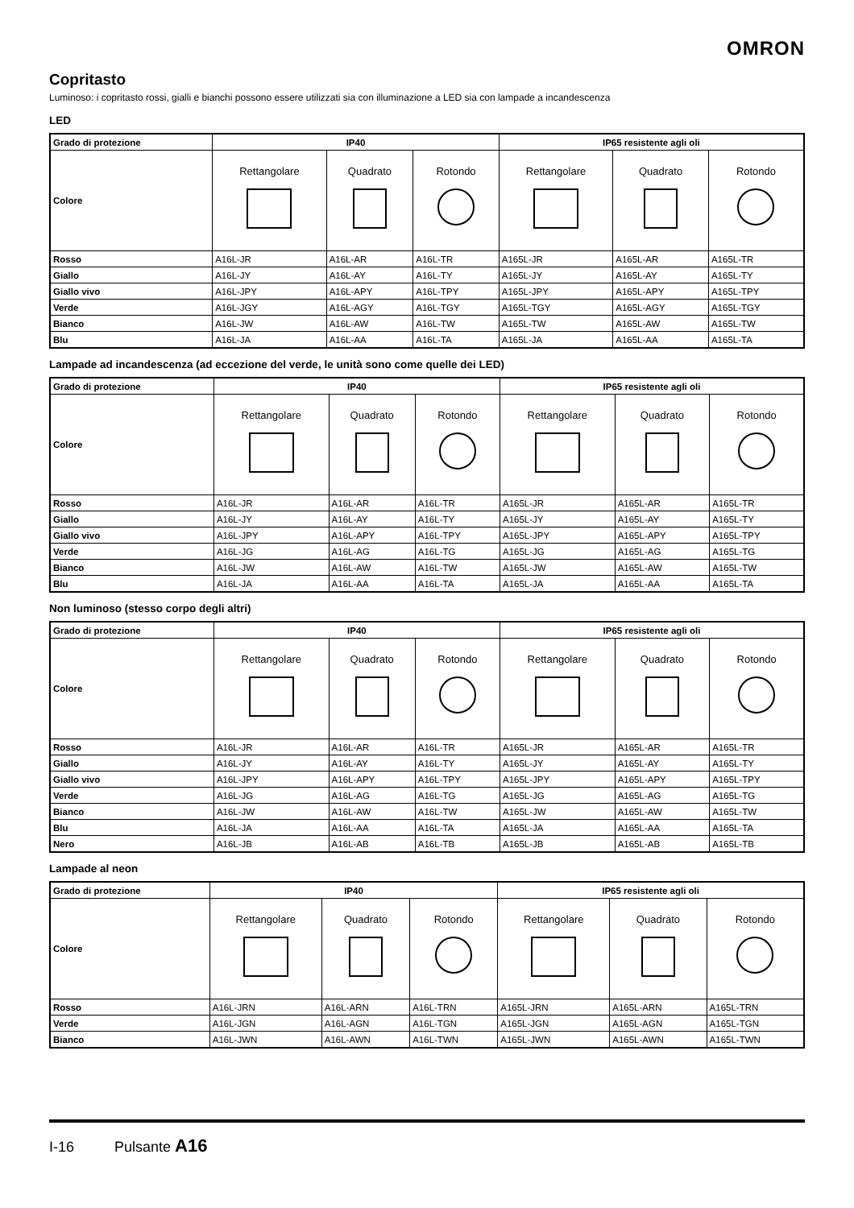OMRON
Copritasto
Luminoso: i copritasto rossi, gialli e bianchi possono essere utilizzati sia con illuminazione a LED sia con lampade a incandescenza
LED
| Grado di protezione | IP40 | | | IP65 resistente agli oli | | |
| --- | --- | --- | --- | --- | --- | --- |
| Colore | Rettangolare | Quadrato | Rotondo | Rettangolare | Quadrato | Rotondo |
| Rosso | A16L-JR | A16L-AR | A16L-TR | A165L-JR | A165L-AR | A165L-TR |
| Giallo | A16L-JY | A16L-AY | A16L-TY | A165L-JY | A165L-AY | A165L-TY |
| Giallo vivo | A16L-JPY | A16L-APY | A16L-TPY | A165L-JPY | A165L-APY | A165L-TPY |
| Verde | A16L-JGY | A16L-AGY | A16L-TGY | A165L-TGY | A165L-AGY | A165L-TGY |
| Bianco | A16L-JW | A16L-AW | A16L-TW | A165L-TW | A165L-AW | A165L-TW |
| Blu | A16L-JA | A16L-AA | A16L-TA | A165L-JA | A165L-AA | A165L-TA |
Lampade ad incandescenza (ad eccezione del verde, le unità sono come quelle dei LED)
| Grado di protezione | IP40 | | | IP65 resistente agli oli | | |
| --- | --- | --- | --- | --- | --- | --- |
| Colore | Rettangolare | Quadrato | Rotondo | Rettangolare | Quadrato | Rotondo |
| Rosso | A16L-JR | A16L-AR | A16L-TR | A165L-JR | A165L-AR | A165L-TR |
| Giallo | A16L-JY | A16L-AY | A16L-TY | A165L-JY | A165L-AY | A165L-TY |
| Giallo vivo | A16L-JPY | A16L-APY | A16L-TPY | A165L-JPY | A165L-APY | A165L-TPY |
| Verde | A16L-JG | A16L-AG | A16L-TG | A165L-JG | A165L-AG | A165L-TG |
| Bianco | A16L-JW | A16L-AW | A16L-TW | A165L-JW | A165L-AW | A165L-TW |
| Blu | A16L-JA | A16L-AA | A16L-TA | A165L-JA | A165L-AA | A165L-TA |
Non luminoso (stesso corpo degli altri)
| Grado di protezione | IP40 | | | IP65 resistente agli oli | | |
| --- | --- | --- | --- | --- | --- | --- |
| Colore | Rettangolare | Quadrato | Rotondo | Rettangolare | Quadrato | Rotondo |
| Rosso | A16L-JR | A16L-AR | A16L-TR | A165L-JR | A165L-AR | A165L-TR |
| Giallo | A16L-JY | A16L-AY | A16L-TY | A165L-JY | A165L-AY | A165L-TY |
| Giallo vivo | A16L-JPY | A16L-APY | A16L-TPY | A165L-JPY | A165L-APY | A165L-TPY |
| Verde | A16L-JG | A16L-AG | A16L-TG | A165L-JG | A165L-AG | A165L-TG |
| Bianco | A16L-JW | A16L-AW | A16L-TW | A165L-JW | A165L-AW | A165L-TW |
| Blu | A16L-JA | A16L-AA | A16L-TA | A165L-JA | A165L-AA | A165L-TA |
| Nero | A16L-JB | A16L-AB | A16L-TB | A165L-JB | A165L-AB | A165L-TB |
Lampade al neon
| Grado di protezione | IP40 | | | IP65 resistente agli oli | | |
| --- | --- | --- | --- | --- | --- | --- |
| Colore | Rettangolare | Quadrato | Rotondo | Rettangolare | Quadrato | Rotondo |
| Rosso | A16L-JRN | A16L-ARN | A16L-TRN | A165L-JRN | A165L-ARN | A165L-TRN |
| Verde | A16L-JGN | A16L-AGN | A16L-TGN | A165L-JGN | A165L-AGN | A165L-TGN |
| Bianco | A16L-JWN | A16L-AWN | A16L-TWN | A165L-JWN | A165L-AWN | A165L-TWN |
I-16 Pulsante A16